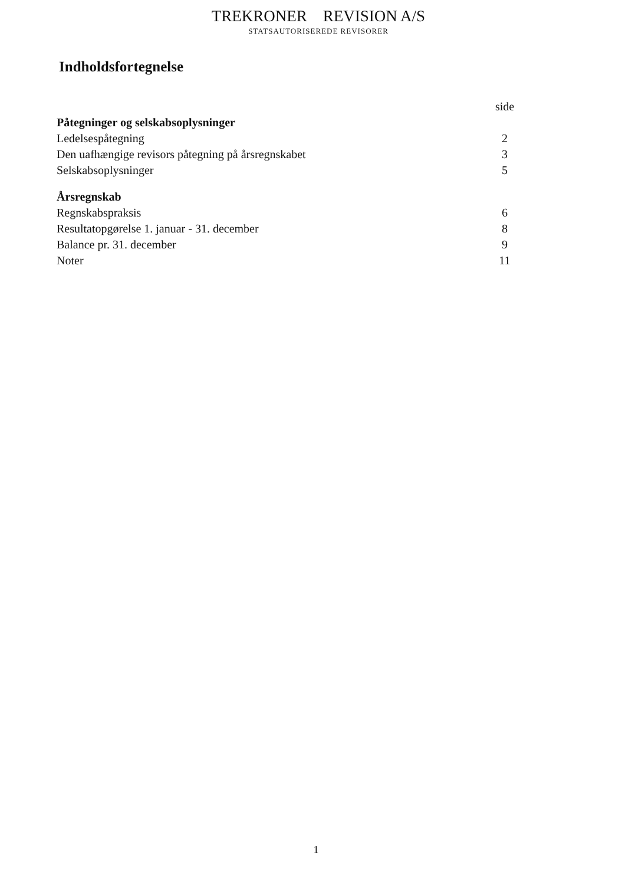TREKRONER REVISION A/S
STATSAUTORISEREDE REVISORER
Indholdsfortegnelse
| | side |
| Påtegninger og selskabsoplysninger | |
| Ledelsespåtegning | 2 |
| Den uafhængige revisors påtegning på årsregnskabet | 3 |
| Selskabsoplysninger | 5 |
| Årsregnskab | |
| Regnskabspraksis | 6 |
| Resultatopgørelse 1. januar - 31. december | 8 |
| Balance pr. 31. december | 9 |
| Noter | 11 |
1